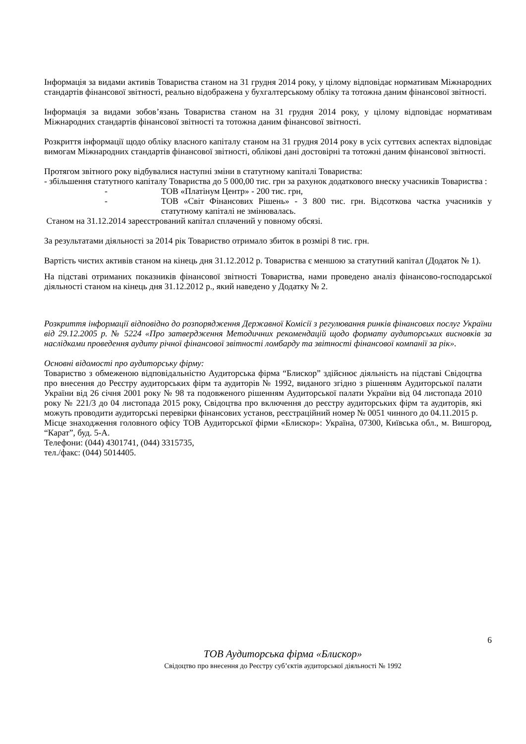Інформація за видами активів Товариства станом на 31 грудня 2014 року, у цілому відповідає нормативам Міжнародних стандартів фінансової звітності, реально відображена у бухгалтерському обліку та тотожна даним фінансової звітності.
Інформація за видами зобов’язань Товариства станом на 31 грудня 2014 року, у цілому відповідає нормативам Міжнародних стандартів фінансової звітності та тотожна даним фінансової звітності.
Розкриття інформації щодо обліку власного капіталу станом на 31 грудня 2014 року в усіх суттєвих аспектах відповідає вимогам Міжнародних стандартів фінансової звітності, облікові дані достовірні та тотожні даним фінансової звітності.
Протягом звітного року відбувалися наступні зміни в статутному капіталі Товариства:
- збільшення статутного капіталу Товариства до 5 000,00 тис. грн за рахунок додаткового внеску учасників Товариства :
- ТОВ «Платінум Центр» - 200 тис. грн,
- ТОВ «Світ Фінансових Рішень» - 3 800 тис. грн. Відсоткова частка учасників у статутному капіталі не змінювалась.
Станом на 31.12.2014 зареєстрований капітал сплачений у повному обсязі.
За результатами діяльності за 2014 рік Товариство отримало збиток в розмірі 8 тис. грн.
Вартість чистих активів станом на кінець дня 31.12.2012 р. Товариства є меншою за статутний капітал (Додаток № 1).
На підставі отриманих показників фінансової звітності Товариства, нами проведено аналіз фінансово-господарської діяльності станом на кінець дня 31.12.2012 р., який наведено у Додатку № 2.
Розкриття інформації відповідно до розпорядження Державної Комісії з регулювання ринків фінансових послуг України від 29.12.2005 р. № 5224 «Про затвердження Методичних рекомендацій щодо формату аудиторських висновків за наслідками проведення аудиту річної фінансової звітності ломбарду та звітності фінансової компанії за рік».
Основні відомості про аудиторську фірму:
Товариство з обмеженою відповідальністю Аудиторська фірма “Блискор” здійснює діяльність на підставі Свідоцтва про внесення до Реєстру аудиторських фірм та аудиторів № 1992, виданого згідно з рішенням Аудиторської палати України від 26 січня 2001 року № 98 та подовженого рішенням Аудиторської палати України від 04 листопада 2010 року № 221/3 до 04 листопада 2015 року, Свідоцтва про включення до реєстру аудиторських фірм та аудиторів, які можуть проводити аудиторські перевірки фінансових установ, реєстраційний номер № 0051 чинного до 04.11.2015 р.
Місце знаходження головного офісу ТОВ Аудиторської фірми «Блискор»: Україна, 07300, Київська обл., м. Вишгород, “Карат”, буд. 5-А.
Телефони: (044) 4301741, (044) 3315735,
тел./факс: (044) 5014405.
6
ТОВ Аудиторська фірма «Блискор»
Свідоцтво про внесення до Реєстру суб’єктів аудиторської діяльності № 1992